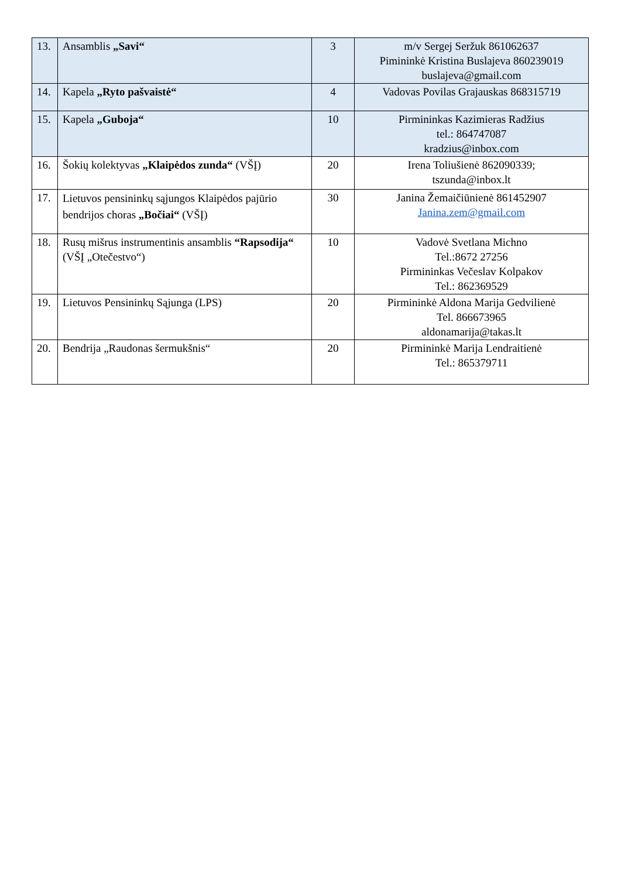| 13. | Ansamblis „Savi“ | 3 | m/v Sergej Seržuk 861062637 Pimininkė Kristina Buslajeva 860239019 buslajeva@gmail.com |
| 14. | Kapela „Ryto pašvaistė“ | 4 | Vadovas Povilas Grajauskas 868315719 |
| 15. | Kapela „Guboja“ | 10 | Pirmininkas Kazimieras Radžius tel.: 864747087 kradzius@inbox.com |
| 16. | Šokių kolektyvas „Klaipėdos zunda“ (VŠĮ) | 20 | Irena Toliušienė 862090339; tszunda@inbox.lt |
| 17. | Lietuvos pensininkų sąjungos Klaipėdos pajūrio bendrijos choras „Bočiai“ (VŠĮ) | 30 | Janina Žemaičiūnienė 861452907 Janina.zem@gmail.com |
| 18. | Rusų mišrus instrumentinis ansamblis “Rapsodija“ (VŠĮ „Otečestvo“) | 10 | Vadovė Svetlana Michno Tel.:8672 27256 Pirmininkas Večeslav Kolpakov Tel.: 862369529 |
| 19. | Lietuvos Pensininkų Sąjunga (LPS) | 20 | Pirmininkė Aldona Marija Gedvilienė Tel. 866673965 aldonamarija@takas.lt |
| 20. | Bendrija „Raudonas šermukšnis“ | 20 | Pirmininkė Marija Lendraitienė Tel.: 865379711 |